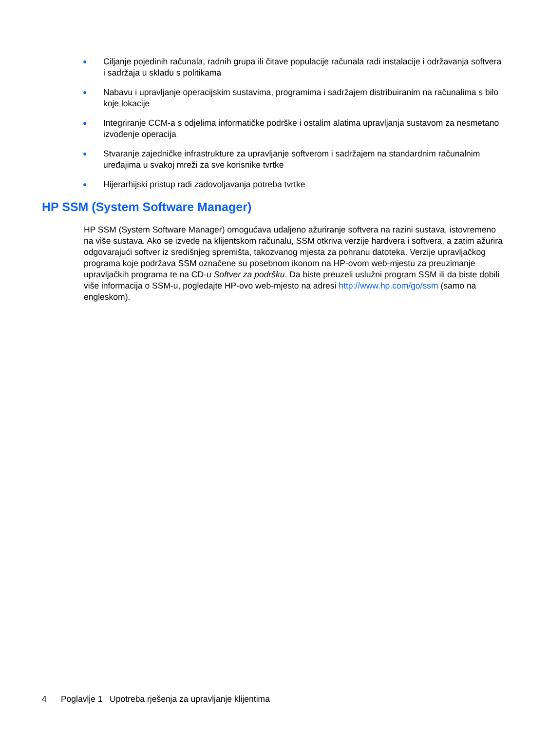● Ciljanje pojedinih računala, radnih grupa ili čitave populacije računala radi instalacije i održavanja softvera i sadržaja u skladu s politikama
● Nabavu i upravljanje operacijskim sustavima, programima i sadržajem distribuiranim na računalima s bilo koje lokacije
● Integriranje CCM-a s odjelima informatičke podrške i ostalim alatima upravljanja sustavom za nesmetano izvođenje operacija
● Stvaranje zajedničke infrastrukture za upravljanje softverom i sadržajem na standardnim računalnim uređajima u svakoj mreži za sve korisnike tvrtke
● Hijerarhijski pristup radi zadovoljavanja potreba tvrtke
HP SSM (System Software Manager)
HP SSM (System Software Manager) omogućava udaljeno ažuriranje softvera na razini sustava, istovremeno na više sustava. Ako se izvede na klijentskom računalu, SSM otkriva verzije hardvera i softvera, a zatim ažurira odgovarajući softver iz središnjeg spremišta, takozvanog mjesta za pohranu datoteka. Verzije upravljačkog programa koje podržava SSM označene su posebnom ikonom na HP-ovom web-mjestu za preuzimanje upravljačkih programa te na CD-u Softver za podršku. Da biste preuzeli uslužni program SSM ili da biste dobili više informacija o SSM-u, pogledajte HP-ovo web-mjesto na adresi http://www.hp.com/go/ssm (samo na engleskom).
4 Poglavlje 1 Upotreba rješenja za upravljanje klijentima